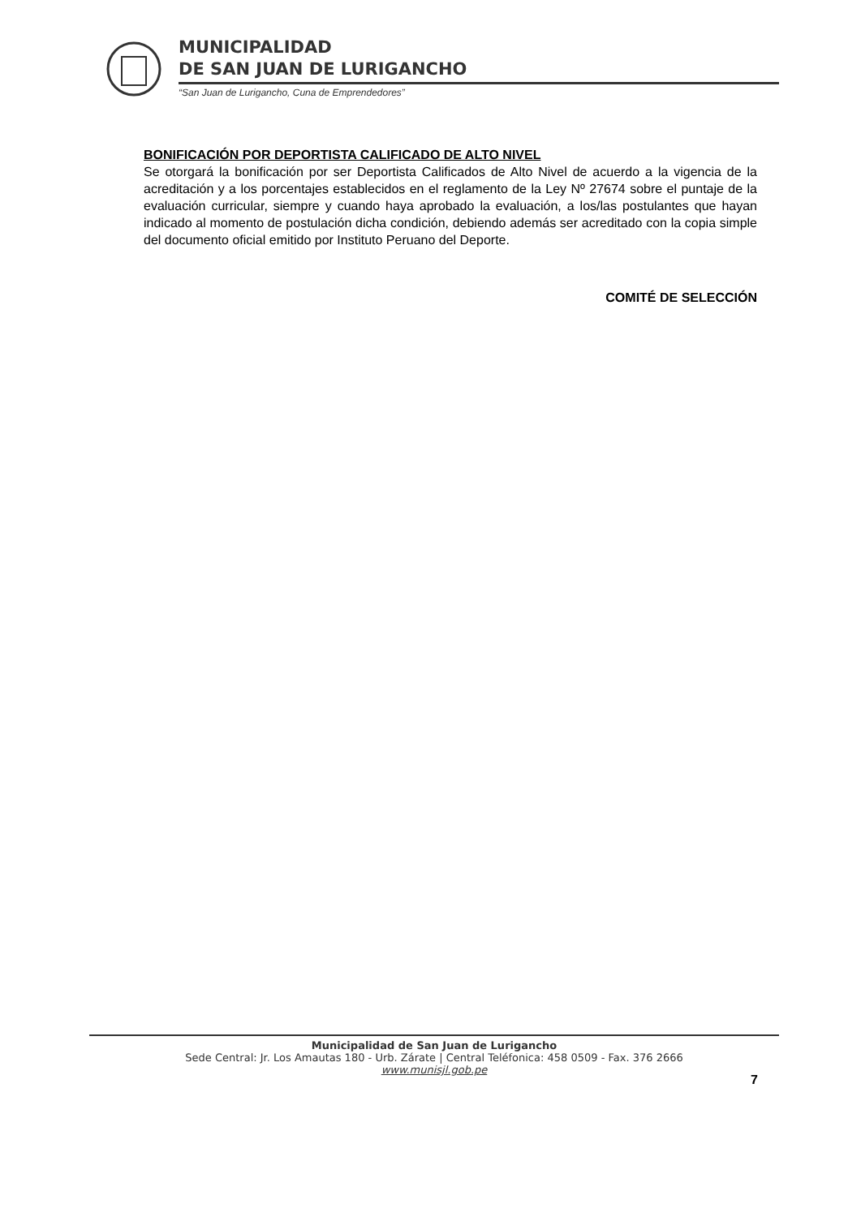MUNICIPALIDAD
DE SAN JUAN DE LURIGANCHO
“San Juan de Lurigancho, Cuna de Emprendedores”
BONIFICACIÓN POR DEPORTISTA CALIFICADO DE ALTO NIVEL
Se otorgará la bonificación por ser Deportista Calificados de Alto Nivel de acuerdo a la vigencia de la acreditación y a los porcentajes establecidos en el reglamento de la Ley Nº 27674 sobre el puntaje de la evaluación curricular, siempre y cuando haya aprobado la evaluación, a los/las postulantes que hayan indicado al momento de postulación dicha condición, debiendo además ser acreditado con la copia simple del documento oficial emitido por Instituto Peruano del Deporte.
COMITÉ DE SELECCIÓN
Municipalidad de San Juan de Lurigancho
Sede Central: Jr. Los Amautas 180 - Urb. Zárate | Central Teléfonica: 458 0509 - Fax. 376 2666
www.munisjl.gob.pe
7